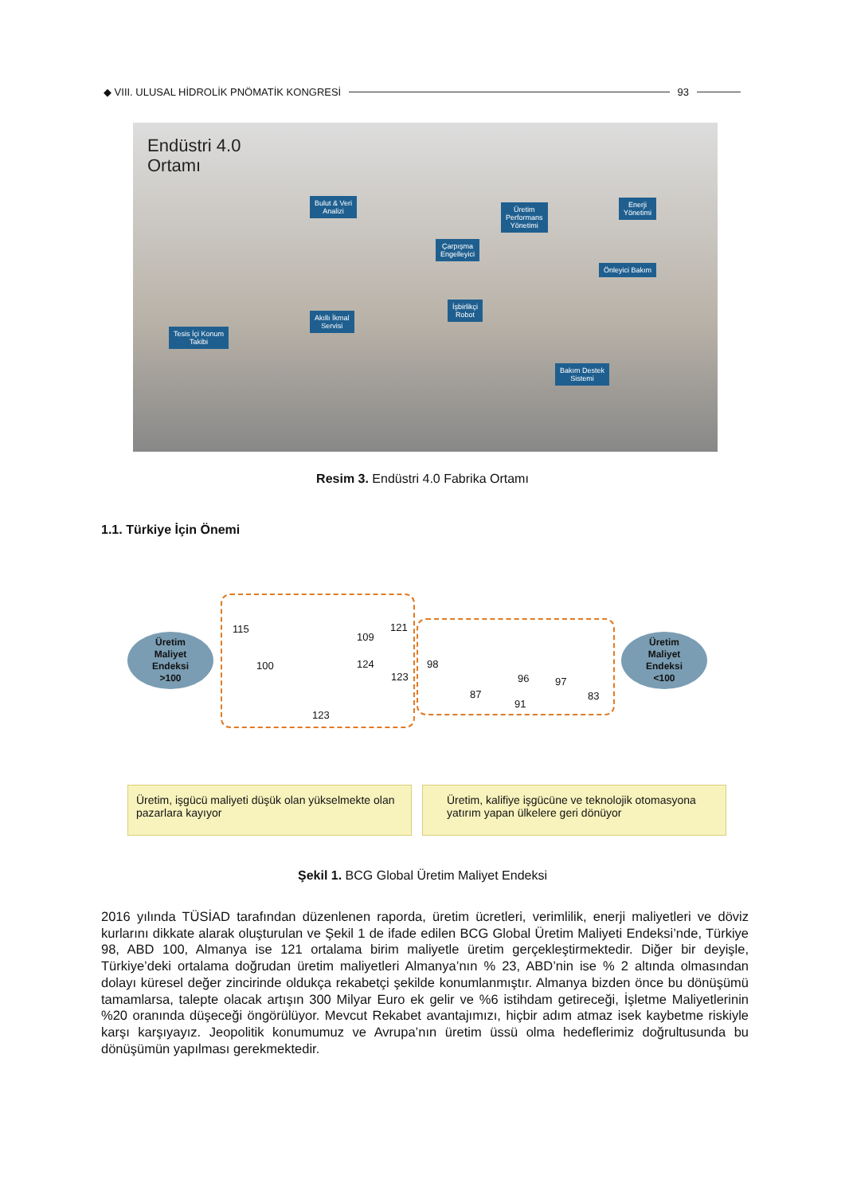◆ VIII. ULUSAL HİDROLİK PNÖMATİK KONGRESİ 93
Endüstri 4.0
Ortamı
Bulut & Veri
Analizi
Üretim
Performans
Yönetimi
Enerji
Yönetimi
Çarpışma
Engelleyici
Önleyici Bakım
İşbirlikçi
Robot
Akıllı İkmal
Servisi
Tesis İçi Konum
Takibi
Bakım Destek
Sistemi
Resim 3. Endüstri 4.0 Fabrika Ortamı
1.1. Türkiye İçin Önemi
Üretim
Maliyet
Endeksi
>100
Üretim
Maliyet
Endeksi
<100
115
100
109
121
124
123
123
98
87
91
96 97
83
Üretim, işgücü maliyeti düşük olan yükselmekte olan pazarlara kayıyor
Üretim, kalifiye işgücüne ve teknolojik otomasyona yatırım yapan ülkelere geri dönüyor
Şekil 1. BCG Global Üretim Maliyet Endeksi
2016 yılında TÜSİAD tarafından düzenlenen raporda, üretim ücretleri, verimlilik, enerji maliyetleri ve döviz kurlarını dikkate alarak oluşturulan ve Şekil 1 de ifade edilen BCG Global Üretim Maliyeti Endeksi’nde, Türkiye 98, ABD 100, Almanya ise 121 ortalama birim maliyetle üretim gerçekleştirmektedir. Diğer bir deyişle, Türkiye’deki ortalama doğrudan üretim maliyetleri Almanya’nın % 23, ABD’nin ise % 2 altında olmasından dolayı küresel değer zincirinde oldukça rekabetçi şekilde konumlanmıştır. Almanya bizden önce bu dönüşümü tamamlarsa, talepte olacak artışın 300 Milyar Euro ek gelir ve %6 istihdam getireceği, İşletme Maliyetlerinin %20 oranında düşeceği öngörülüyor. Mevcut Rekabet avantajımızı, hiçbir adım atmaz isek kaybetme riskiyle karşı karşıyayız. Jeopolitik konumumuz ve Avrupa’nın üretim üssü olma hedeflerimiz doğrultusunda bu dönüşümün yapılması gerekmektedir.